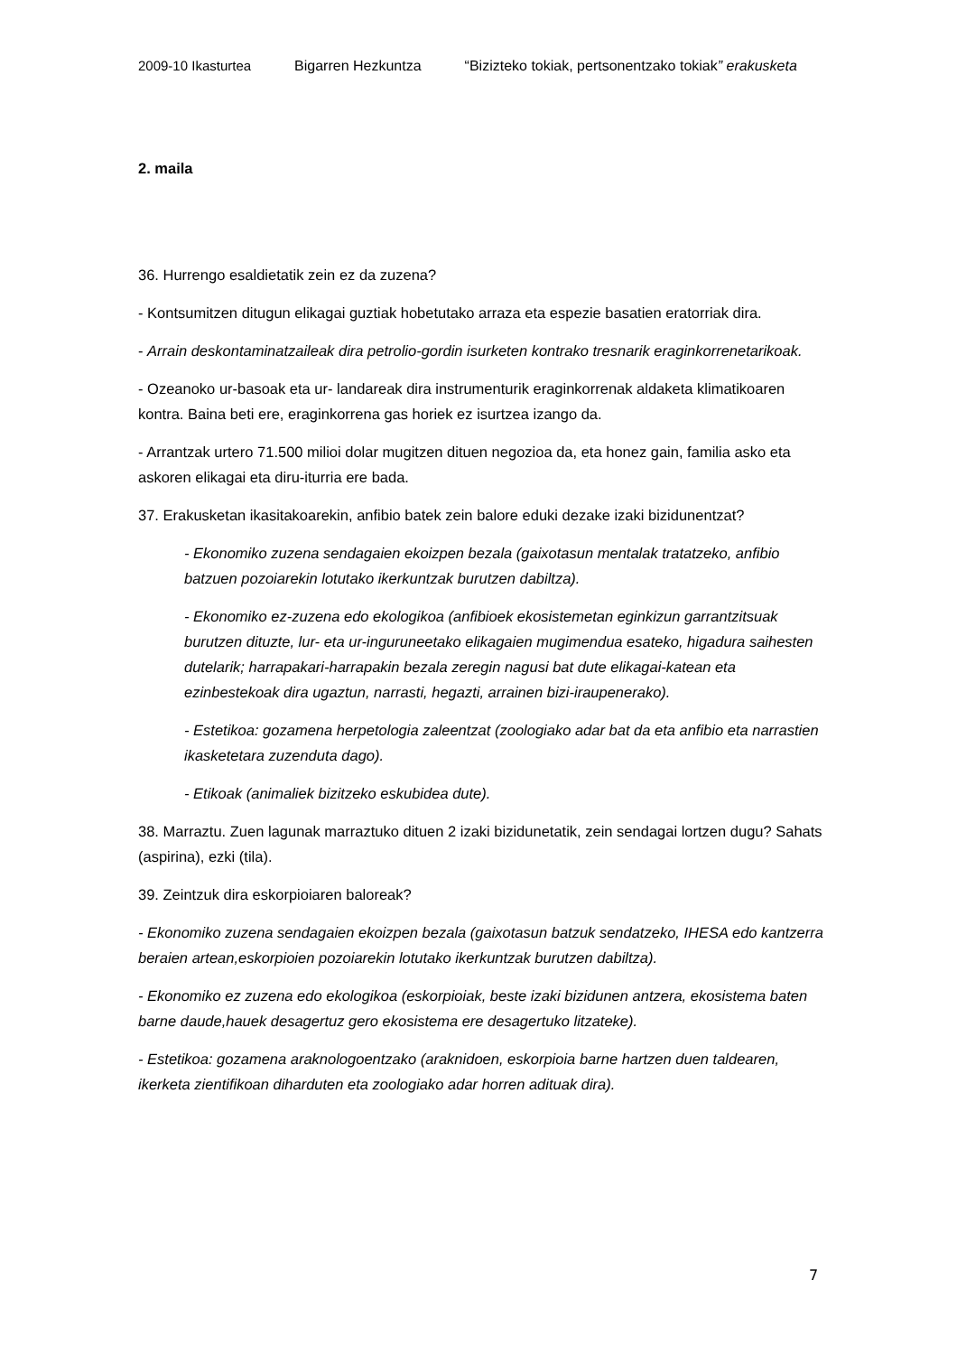2009-10 Ikasturtea Bigarren Hezkuntza “Bizizteko tokiak, pertsonentzako tokiak” erakusketa
2. maila
36. Hurrengo esaldietatik zein ez da zuzena?
- Kontsumitzen ditugun elikagai guztiak hobetutako arraza eta espezie basatien eratorriak dira.
- Arrain deskontaminatzaileak dira petrolio-gordin isurketen kontrako tresnarik eraginkorrenetarikoak.
- Ozeanoko ur-basoak eta ur- landareak dira instrumenturik eraginkorrenak aldaketa klimatikoaren kontra. Baina beti ere, eraginkorrena gas horiek ez isurtzea izango da.
- Arrantzak urtero 71.500 milioi dolar mugitzen dituen negozioa da, eta honez gain, familia asko eta askoren elikagai eta diru-iturria ere bada.
37. Erakusketan ikasitakoarekin, anfibio batek zein balore eduki dezake izaki bizidunentzat?
- Ekonomiko zuzena sendagaien ekoizpen bezala (gaixotasun mentalak tratatzeko, anfibio batzuen pozoiarekin lotutako ikerkuntzak burutzen dabiltza).
- Ekonomiko ez-zuzena edo ekologikoa (anfibioek ekosistemetan eginkizun garrantzitsuak burutzen dituzte, lur- eta ur-inguruneetako elikagaien mugimendua esateko, higadura saihesten dutelarik; harrapakari-harrapakin bezala zeregin nagusi bat dute elikagai-katean eta ezinbestekoak dira ugaztun, narrasti, hegazti, arrainen bizi-iraupenerako).
- Estetikoa: gozamena herpetologia zaleentzat (zoologiako adar bat da eta anfibio eta narrastien ikasketetara zuzenduta dago).
- Etikoak (animaliek bizitzeko eskubidea dute).
38. Marraztu. Zuen lagunak marraztuko dituen 2 izaki bizidunetatik, zein sendagai lortzen dugu? Sahats (aspirina), ezki (tila).
39. Zeintzuk dira eskorpioiaren baloreak?
- Ekonomiko zuzena sendagaien ekoizpen bezala (gaixotasun batzuk sendatzeko, IHESA edo kantzerra beraien artean,eskorpioien pozoiarekin lotutako ikerkuntzak burutzen dabiltza).
- Ekonomiko ez zuzena edo ekologikoa (eskorpioiak, beste izaki bizidunen antzera, ekosistema baten barne daude,hauek desagertuz gero ekosistema ere desagertuko litzateke).
- Estetikoa: gozamena araknologoentzako (araknidoen, eskorpioia barne hartzen duen taldearen, ikerketa zientifikoan diharduten eta zoologiako adar horren adituak dira).
7